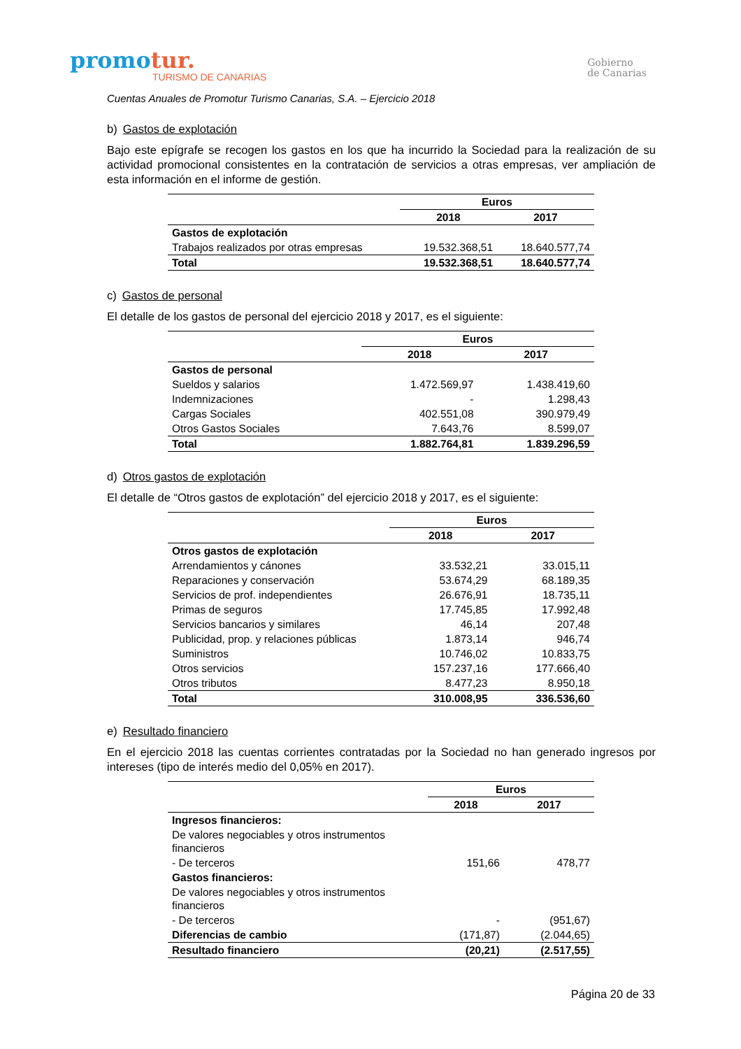promotur.
TURISMO DE CANARIAS
Gobierno
de Canarias
Cuentas Anuales de Promotur Turismo Canarias, S.A. – Ejercicio 2018
b) Gastos de explotación
Bajo este epígrafe se recogen los gastos en los que ha incurrido la Sociedad para la realización de su actividad promocional consistentes en la contratación de servicios a otras empresas, ver ampliación de esta información en el informe de gestión.
| | Euros | |
| | 2018 | 2017 |
| Gastos de explotación | | |
| Trabajos realizados por otras empresas | 19.532.368,51 | 18.640.577,74 |
| Total | 19.532.368,51 | 18.640.577,74 |
c) Gastos de personal
El detalle de los gastos de personal del ejercicio 2018 y 2017, es el siguiente:
| | Euros | |
| | 2018 | 2017 |
| Gastos de personal | | |
| Sueldos y salarios | 1.472.569,97 | 1.438.419,60 |
| Indemnizaciones | - | 1.298,43 |
| Cargas Sociales | 402.551,08 | 390.979,49 |
| Otros Gastos Sociales | 7.643,76 | 8.599,07 |
| Total | 1.882.764,81 | 1.839.296,59 |
d) Otros gastos de explotación
El detalle de “Otros gastos de explotación” del ejercicio 2018 y 2017, es el siguiente:
| | Euros | |
| | 2018 | 2017 |
| Otros gastos de explotación | | |
| Arrendamientos y cánones | 33.532,21 | 33.015,11 |
| Reparaciones y conservación | 53.674,29 | 68.189,35 |
| Servicios de prof. independientes | 26.676,91 | 18.735,11 |
| Primas de seguros | 17.745,85 | 17.992,48 |
| Servicios bancarios y similares | 46,14 | 207,48 |
| Publicidad, prop. y relaciones públicas | 1.873,14 | 946,74 |
| Suministros | 10.746,02 | 10.833,75 |
| Otros servicios | 157.237,16 | 177.666,40 |
| Otros tributos | 8.477,23 | 8.950,18 |
| Total | 310.008,95 | 336.536,60 |
e) Resultado financiero
En el ejercicio 2018 las cuentas corrientes contratadas por la Sociedad no han generado ingresos por intereses (tipo de interés medio del 0,05% en 2017).
| | Euros | |
| | 2018 | 2017 |
| Ingresos financieros: | | |
| De valores negociables y otros instrumentos financieros | | |
| - De terceros | 151,66 | 478,77 |
| Gastos financieros: | | |
| De valores negociables y otros instrumentos financieros | | |
| - De terceros | - | (951,67) |
| Diferencias de cambio | (171,87) | (2.044,65) |
| Resultado financiero | (20,21) | (2.517,55) |
Página 20 de 33